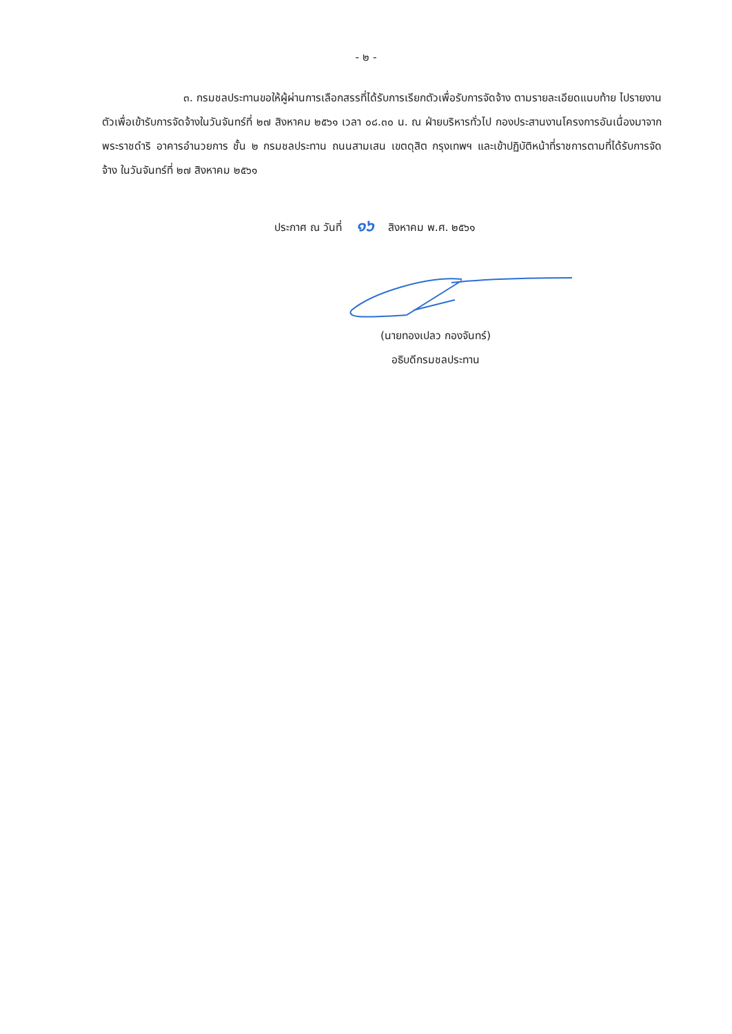- ๒ -
๓. กรมชลประทานขอให้ผู้ผ่านการเลือกสรรที่ได้รับการเรียกตัวเพื่อรับการจัดจ้าง ตามรายละเอียดแนบท้าย ไปรายงานตัวเพื่อเข้ารับการจัดจ้างในวันจันทร์ที่ ๒๗ สิงหาคม ๒๕๖๑ เวลา ๐๘.๓๐ น. ณ ฝ่ายบริหารทั่วไป กองประสานงานโครงการอันเนื่องมาจากพระราชดำริ อาคารอำนวยการ ชั้น ๒ กรมชลประทาน ถนนสามเสน เขตดุสิต กรุงเทพฯ และเข้าปฏิบัติหน้าที่ราชการตามที่ได้รับการจัดจ้าง ในวันจันทร์ที่ ๒๗ สิงหาคม ๒๕๖๑
ประกาศ ณ วันที่ ๑๖ สิงหาคม พ.ศ. ๒๕๖๑
(นายทองเปลว กองจันทร์)
อธิบดีกรมชลประทาน